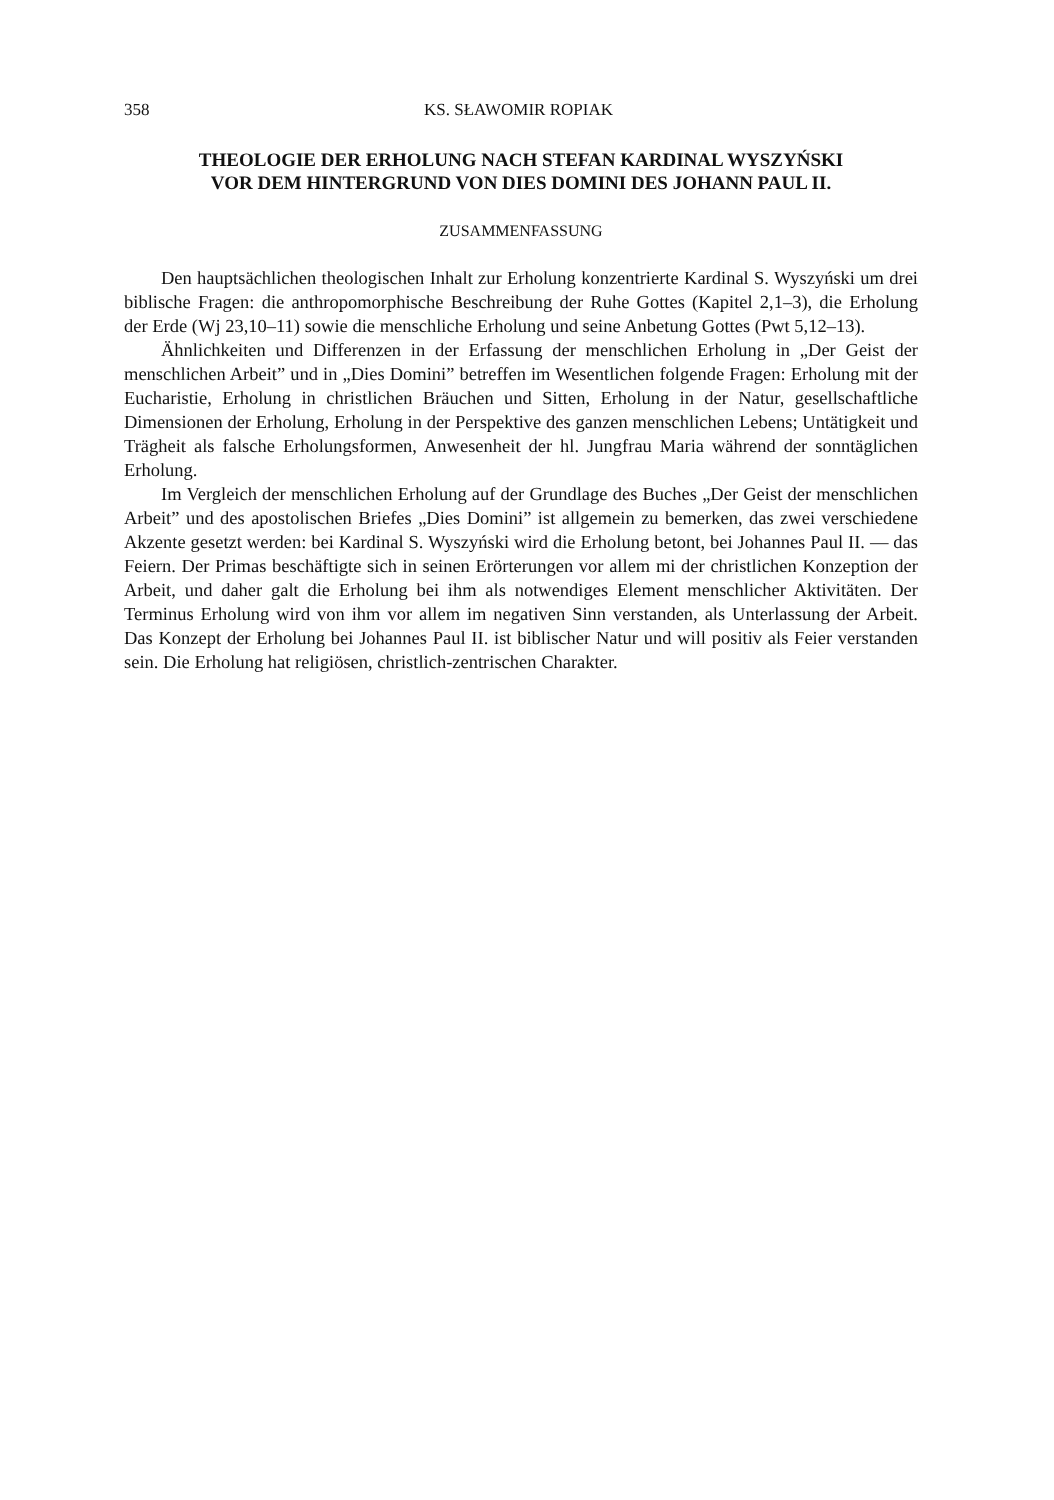358 KS. SŁAWOMIR ROPIAK
THEOLOGIE DER ERHOLUNG NACH STEFAN KARDINAL WYSZYŃSKI
VOR DEM HINTERGRUND VON DIES DOMINI DES JOHANN PAUL II.
ZUSAMMENFASSUNG
Den hauptsächlichen theologischen Inhalt zur Erholung konzentrierte Kardinal S. Wyszyński um drei biblische Fragen: die anthropomorphische Beschreibung der Ruhe Gottes (Kapitel 2,1–3), die Erholung der Erde (Wj 23,10–11) sowie die menschliche Erholung und seine Anbetung Gottes (Pwt 5,12–13).
Ähnlichkeiten und Differenzen in der Erfassung der menschlichen Erholung in „Der Geist der menschlichen Arbeit” und in „Dies Domini” betreffen im Wesentlichen folgende Fragen: Erholung mit der Eucharistie, Erholung in christlichen Bräuchen und Sitten, Erholung in der Natur, gesellschaftliche Dimensionen der Erholung, Erholung in der Perspektive des ganzen menschlichen Lebens; Untätigkeit und Trägheit als falsche Erholungsformen, Anwesenheit der hl. Jungfrau Maria während der sonntäglichen Erholung.
Im Vergleich der menschlichen Erholung auf der Grundlage des Buches „Der Geist der menschlichen Arbeit” und des apostolischen Briefes „Dies Domini” ist allgemein zu bemerken, das zwei verschiedene Akzente gesetzt werden: bei Kardinal S. Wyszyński wird die Erholung betont, bei Johannes Paul II. — das Feiern. Der Primas beschäftigte sich in seinen Erörterungen vor allem mi der christlichen Konzeption der Arbeit, und daher galt die Erholung bei ihm als notwendiges Element menschlicher Aktivitäten. Der Terminus Erholung wird von ihm vor allem im negativen Sinn verstanden, als Unterlassung der Arbeit. Das Konzept der Erholung bei Johannes Paul II. ist biblischer Natur und will positiv als Feier verstanden sein. Die Erholung hat religiösen, christlich-zentrischen Charakter.